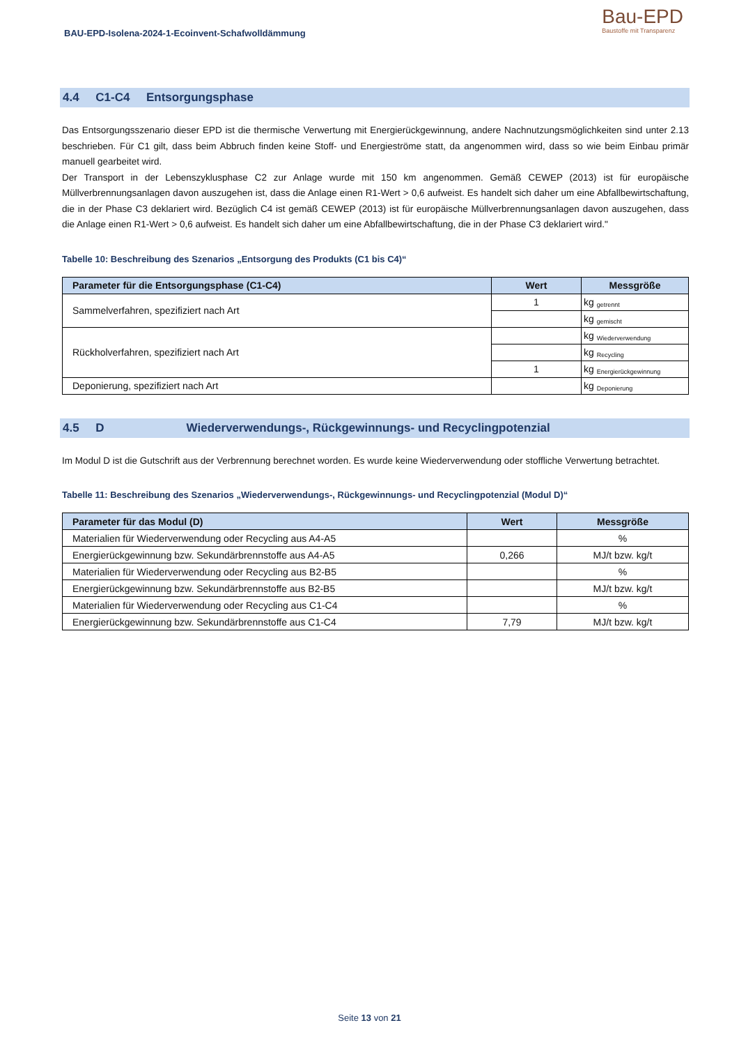BAU-EPD-Isolena-2024-1-Ecoinvent-Schafwolldämmung
Bau-EPD
Baustoffe mit Transparenz
4.4 C1-C4 Entsorgungsphase
Das Entsorgungsszenario dieser EPD ist die thermische Verwertung mit Energierückgewinnung, andere Nachnutzungsmöglichkeiten sind unter 2.13 beschrieben. Für C1 gilt, dass beim Abbruch finden keine Stoff- und Energieströme statt, da angenommen wird, dass so wie beim Einbau primär manuell gearbeitet wird.
Der Transport in der Lebenszyklusphase C2 zur Anlage wurde mit 150 km angenommen. Gemäß CEWEP (2013) ist für europäische Müllverbrennungsanlagen davon auszugehen ist, dass die Anlage einen R1-Wert > 0,6 aufweist. Es handelt sich daher um eine Abfallbewirtschaftung, die in der Phase C3 deklariert wird. Bezüglich C4 ist gemäß CEWEP (2013) ist für europäische Müllverbrennungsanlagen davon auszugehen, dass die Anlage einen R1-Wert > 0,6 aufweist. Es handelt sich daher um eine Abfallbewirtschaftung, die in der Phase C3 deklariert wird."
Tabelle 10: Beschreibung des Szenarios „Entsorgung des Produkts (C1 bis C4)“
| Parameter für die Entsorgungsphase (C1-C4) | Wert | Messgröße |
| --- | --- | --- |
| Sammelverfahren, spezifiziert nach Art | 1 | kg <sub>getrennt</sub> |
| | | kg <sub>gemischt</sub> |
| Rückholverfahren, spezifiziert nach Art | | kg <sub>Wiederverwendung</sub> |
| | | kg <sub>Recycling</sub> |
| | 1 | kg <sub>Energierückgewinnung</sub> |
| Deponierung, spezifiziert nach Art | | kg <sub>Deponierung</sub> |
4.5 D Wiederverwendungs-, Rückgewinnungs- und Recyclingpotenzial
Im Modul D ist die Gutschrift aus der Verbrennung berechnet worden. Es wurde keine Wiederverwendung oder stoffliche Verwertung betrachtet.
Tabelle 11: Beschreibung des Szenarios „Wiederverwendungs-, Rückgewinnungs- und Recyclingpotenzial (Modul D)“
| Parameter für das Modul (D) | Wert | Messgröße |
| --- | --- | --- |
| Materialien für Wiederverwendung oder Recycling aus A4-A5 | | % |
| Energierückgewinnung bzw. Sekundärbrennstoffe aus A4-A5 | 0,266 | MJ/t bzw. kg/t |
| Materialien für Wiederverwendung oder Recycling aus B2-B5 | | % |
| Energierückgewinnung bzw. Sekundärbrennstoffe aus B2-B5 | | MJ/t bzw. kg/t |
| Materialien für Wiederverwendung oder Recycling aus C1-C4 | | % |
| Energierückgewinnung bzw. Sekundärbrennstoffe aus C1-C4 | 7,79 | MJ/t bzw. kg/t |
Seite 13 von 21